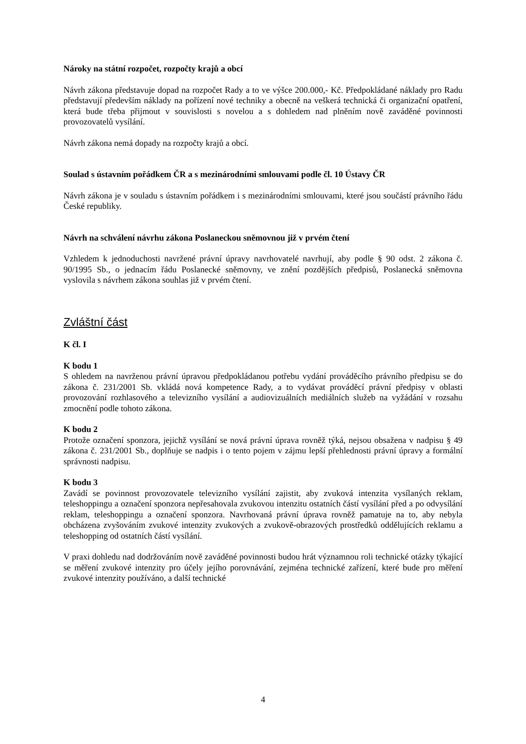Nároky na státní rozpočet, rozpočty krajů a obcí
Návrh zákona představuje dopad na rozpočet Rady a to ve výšce 200.000,- Kč. Předpokládané náklady pro Radu představují především náklady na pořízení nové techniky a obecně na veškerá technická či organizační opatření, která bude třeba přijmout v souvislosti s novelou a s dohledem nad plněním nově zaváděné povinnosti provozovatelů vysílání.
Návrh zákona nemá dopady na rozpočty krajů a obcí.
Soulad s ústavním pořádkem ČR a s mezinárodními smlouvami podle čl. 10 Ústavy ČR
Návrh zákona je v souladu s ústavním pořádkem i s mezinárodními smlouvami, které jsou součástí právního řádu České republiky.
Návrh na schválení návrhu zákona Poslaneckou sněmovnou již v prvém čtení
Vzhledem k jednoduchosti navržené právní úpravy navrhovatelé navrhují, aby podle § 90 odst. 2 zákona č. 90/1995 Sb., o jednacím řádu Poslanecké sněmovny, ve znění pozdějších předpisů, Poslanecká sněmovna vyslovila s návrhem zákona souhlas již v prvém čtení.
Zvláštní část
K čl. I
K bodu 1
S ohledem na navrženou právní úpravou předpokládanou potřebu vydání prováděcího právního předpisu se do zákona č. 231/2001 Sb. vkládá nová kompetence Rady, a to vydávat prováděcí právní předpisy v oblasti provozování rozhlasového a televizního vysílání a audiovizuálních mediálních služeb na vyžádání v rozsahu zmocnění podle tohoto zákona.
K bodu 2
Protože označení sponzora, jejichž vysílání se nová právní úprava rovněž týká, nejsou obsažena v nadpisu § 49 zákona č. 231/2001 Sb., doplňuje se nadpis i o tento pojem v zájmu lepší přehlednosti právní úpravy a formální správnosti nadpisu.
K bodu 3
Zavádí se povinnost provozovatele televizního vysílání zajistit, aby zvuková intenzita vysílaných reklam, teleshoppingu a označení sponzora nepřesahovala zvukovou intenzitu ostatních částí vysílání před a po odvysílání reklam, teleshoppingu a označení sponzora. Navrhovaná právní úprava rovněž pamatuje na to, aby nebyla obcházena zvyšováním zvukové intenzity zvukových a zvukově-obrazových prostředků oddělujících reklamu a teleshopping od ostatních částí vysílání.
V praxi dohledu nad dodržováním nově zaváděné povinnosti budou hrát významnou roli technické otázky týkající se měření zvukové intenzity pro účely jejího porovnávání, zejména technické zařízení, které bude pro měření zvukové intenzity používáno, a další technické
4